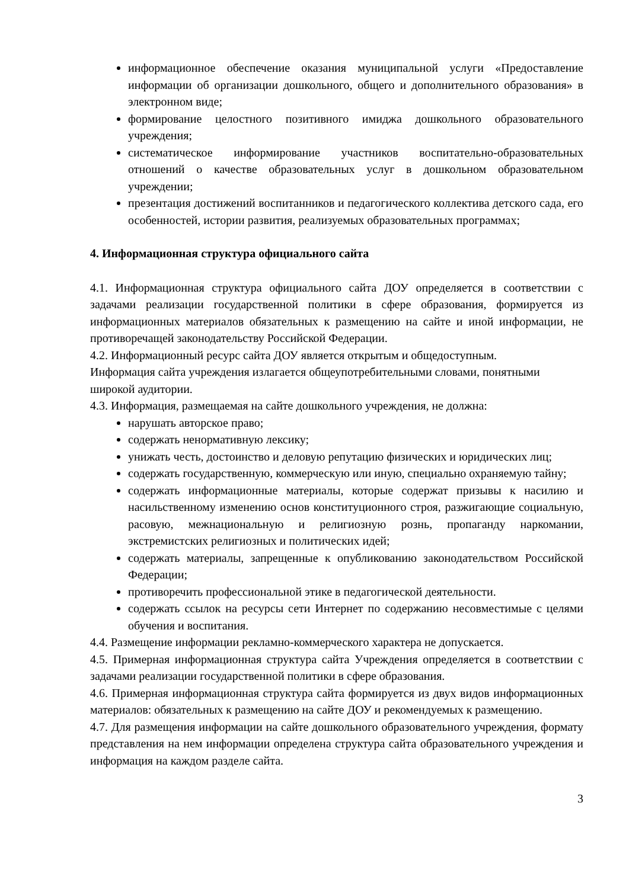информационное обеспечение оказания муниципальной услуги «Предоставление информации об организации дошкольного, общего и дополнительного образования» в электронном виде;
формирование целостного позитивного имиджа дошкольного образовательного учреждения;
систематическое информирование участников воспитательно-образовательных отношений о качестве образовательных услуг в дошкольном образовательном учреждении;
презентация достижений воспитанников и педагогического коллектива детского сада, его особенностей, истории развития, реализуемых образовательных программах;
4. Информационная структура официального сайта
4.1. Информационная структура официального сайта ДОУ определяется в соответствии с задачами реализации государственной политики в сфере образования, формируется из информационных материалов обязательных к размещению на сайте и иной информации, не противоречащей законодательству Российской Федерации.
4.2. Информационный ресурс сайта ДОУ является открытым и общедоступным.
Информация сайта учреждения излагается общеупотребительными словами, понятными широкой аудитории.
4.3. Информация, размещаемая на сайте дошкольного учреждения, не должна:
нарушать авторское право;
содержать ненормативную лексику;
унижать честь, достоинство и деловую репутацию физических и юридических лиц;
содержать государственную, коммерческую или иную, специально охраняемую тайну;
содержать информационные материалы, которые содержат призывы к насилию и насильственному изменению основ конституционного строя, разжигающие социальную, расовую, межнациональную и религиозную рознь, пропаганду наркомании, экстремистских религиозных и политических идей;
содержать материалы, запрещенные к опубликованию законодательством Российской Федерации;
противоречить профессиональной этике в педагогической деятельности.
содержать ссылок на ресурсы сети Интернет по содержанию несовместимые с целями обучения и воспитания.
4.4. Размещение информации рекламно-коммерческого характера не допускается.
4.5. Примерная информационная структура сайта Учреждения определяется в соответствии с задачами реализации государственной политики в сфере образования.
4.6. Примерная информационная структура сайта формируется из двух видов информационных материалов: обязательных к размещению на сайте ДОУ и рекомендуемых к размещению.
4.7. Для размещения информации на сайте дошкольного образовательного учреждения, формату представления на нем информации определена структура сайта образовательного учреждения и информация на каждом разделе сайта.
3